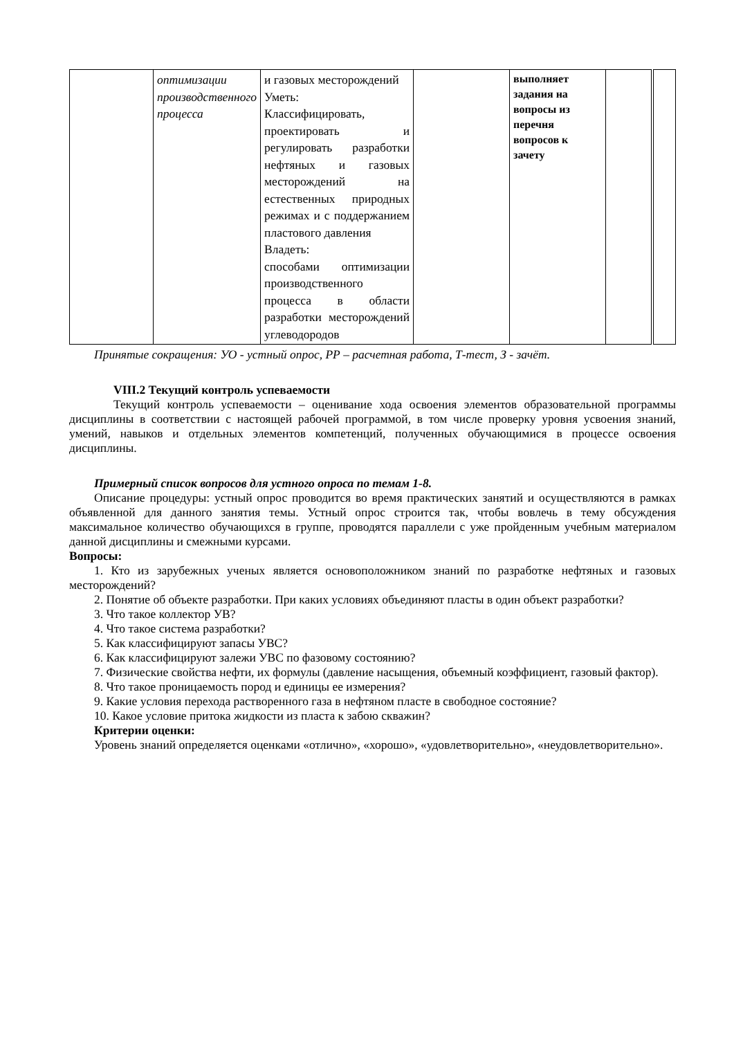| | оптимизации производственного процесса | и газовых месторождений Уметь: Классифицировать, проектировать и регулировать разработки нефтяных и газовых месторождений на естественных природных режимах и с поддержанием пластового давления Владеть: способами оптимизации производственного процесса в области разработки месторождений углеводородов | | выполняет задания на вопросы из перечня вопросов к зачету | | |
Принятые сокращения: УО - устный опрос, РР – расчетная работа, Т-тест, З - зачёт.
VIII.2 Текущий контроль успеваемости
Текущий контроль успеваемости – оценивание хода освоения элементов образовательной программы дисциплины в соответствии с настоящей рабочей программой, в том числе проверку уровня усвоения знаний, умений, навыков и отдельных элементов компетенций, полученных обучающимися в процессе освоения дисциплины.
Примерный список вопросов для устного опроса по темам 1-8.
Описание процедуры: устный опрос проводится во время практических занятий и осуществляются в рамках объявленной для данного занятия темы. Устный опрос строится так, чтобы вовлечь в тему обсуждения максимальное количество обучающихся в группе, проводятся параллели с уже пройденным учебным материалом данной дисциплины и смежными курсами.
Вопросы:
1. Кто из зарубежных ученых является основоположником знаний по разработке нефтяных и газовых месторождений?
2. Понятие об объекте разработки. При каких условиях объединяют пласты в один объект разработки?
3. Что такое коллектор УВ?
4. Что такое система разработки?
5. Как классифицируют запасы УВС?
6. Как классифицируют залежи УВС по фазовому состоянию?
7. Физические свойства нефти, их формулы (давление насыщения, объемный коэффициент, газовый фактор).
8. Что такое проницаемость пород и единицы ее измерения?
9. Какие условия перехода растворенного газа в нефтяном пласте в свободное состояние?
10. Какое условие притока жидкости из пласта к забою скважин?
Критерии оценки:
Уровень знаний определяется оценками «отлично», «хорошо», «удовлетворительно», «неудовлетворительно».